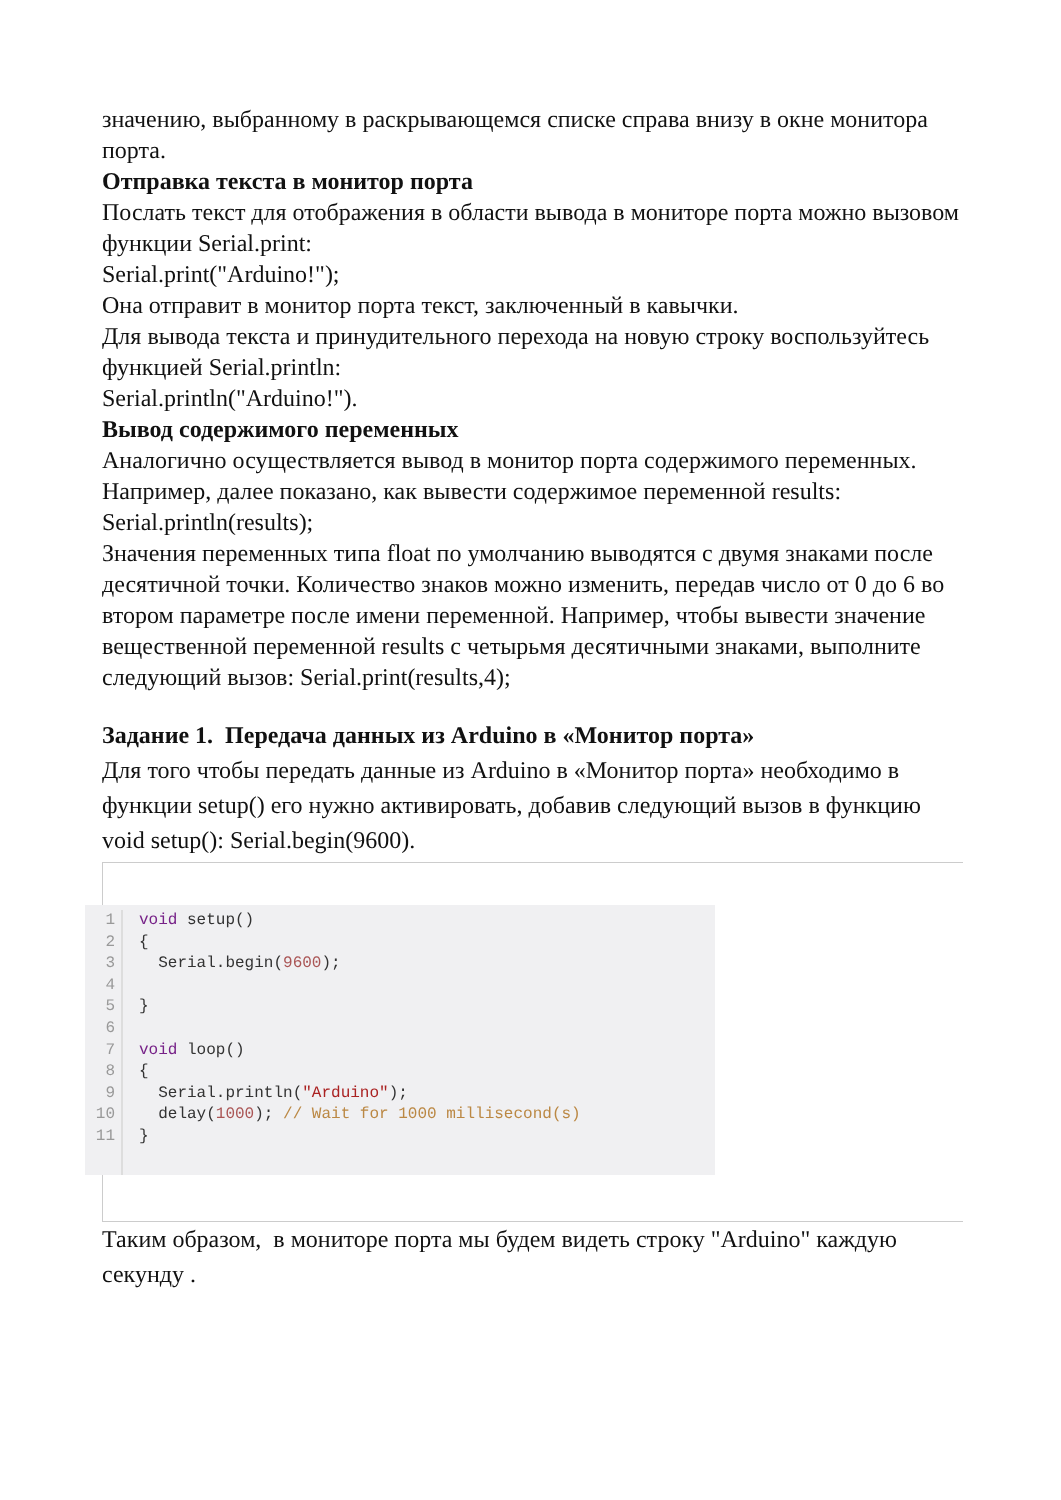значению, выбранному в раскрывающемся списке справа внизу в окне монитора порта.
Отправка текста в монитор порта
Послать текст для отображения в области вывода в мониторе порта можно вызовом функции Serial.print:
Serial.print("Arduino!");
Она отправит в монитор порта текст, заключенный в кавычки.
Для вывода текста и принудительного перехода на новую строку воспользуйтесь функцией Serial.println:
Serial.println("Arduino!").
Вывод содержимого переменных
Аналогично осуществляется вывод в монитор порта содержимого переменных. Например, далее показано, как вывести содержимое переменной results: Serial.println(results);
Значения переменных типа float по умолчанию выводятся с двумя знаками после десятичной точки. Количество знаков можно изменить, передав число от 0 до 6 во втором параметре после имени переменной. Например, чтобы вывести значение вещественной переменной results с четырьмя десятичными знаками, выполните следующий вызов: Serial.print(results,4);
Задание 1. Передача данных из Arduino в «Монитор порта»
Для того чтобы передать данные из Arduino в «Монитор порта» необходимо в функции setup() его нужно активировать, добавив следующий вызов в функцию void setup(): Serial.begin(9600).
1
2
3
4
5
6
7
8
9
10
11
void setup() { Serial.begin(9600); } void loop() { Serial.println("Arduino"); delay(1000); // Wait for 1000 millisecond(s) }
Таким образом, в мониторе порта мы будем видеть строку "Arduino" каждую секунду .